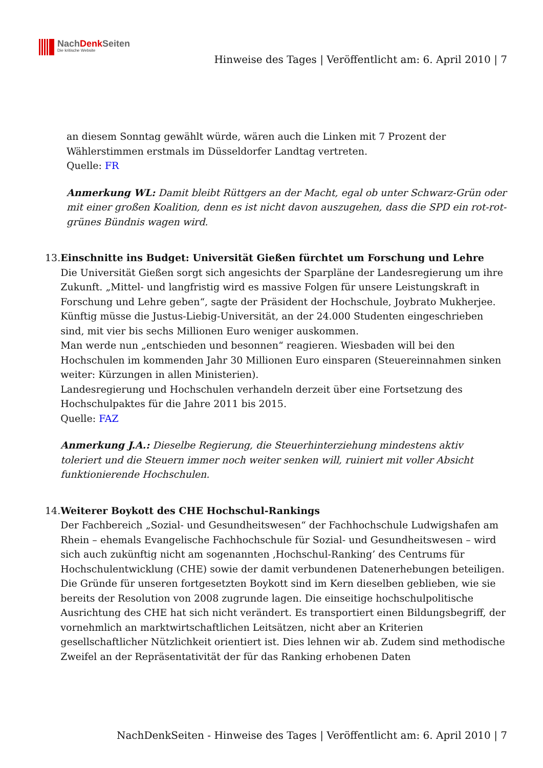NachDenk Seiten
Die kritische Website
Hinweise des Tages | Veröffentlicht am: 6. April 2010 | 7
an diesem Sonntag gewählt würde, wären auch die Linken mit 7 Prozent der Wählerstimmen erstmals im Düsseldorfer Landtag vertreten.
Quelle: FR
Anmerkung WL: Damit bleibt Rüttgers an der Macht, egal ob unter Schwarz-Grün oder mit einer großen Koalition, denn es ist nicht davon auszugehen, dass die SPD ein rot-rot-grünes Bündnis wagen wird.
13. Einschnitte ins Budget: Universität Gießen fürchtet um Forschung und Lehre
Die Universität Gießen sorgt sich angesichts der Sparpläne der Landesregierung um ihre Zukunft. „Mittel- und langfristig wird es massive Folgen für unsere Leistungskraft in Forschung und Lehre geben“, sagte der Präsident der Hochschule, Joybrato Mukherjee. Künftig müsse die Justus-Liebig-Universität, an der 24.000 Studenten eingeschrieben sind, mit vier bis sechs Millionen Euro weniger auskommen.
Man werde nun „entschieden und besonnen“ reagieren. Wiesbaden will bei den Hochschulen im kommenden Jahr 30 Millionen Euro einsparen (Steuereinnahmen sinken weiter: Kürzungen in allen Ministerien).
Landesregierung und Hochschulen verhandeln derzeit über eine Fortsetzung des Hochschulpaktes für die Jahre 2011 bis 2015.
Quelle: FAZ
Anmerkung J.A.: Dieselbe Regierung, die Steuerhinterziehung mindestens aktiv toleriert und die Steuern immer noch weiter senken will, ruiniert mit voller Absicht funktionierende Hochschulen.
14. Weiterer Boykott des CHE Hochschul-Rankings
Der Fachbereich „Sozial- und Gesundheitswesen“ der Fachhochschule Ludwigshafen am Rhein – ehemals Evangelische Fachhochschule für Sozial- und Gesundheitswesen – wird sich auch zukünftig nicht am sogenannten ‚Hochschul-Ranking’ des Centrums für Hochschulentwicklung (CHE) sowie der damit verbundenen Datenerhebungen beteiligen.
Die Gründe für unseren fortgesetzten Boykott sind im Kern dieselben geblieben, wie sie bereits der Resolution von 2008 zugrunde lagen. Die einseitige hochschulpolitische Ausrichtung des CHE hat sich nicht verändert. Es transportiert einen Bildungsbegriff, der vornehmlich an marktwirtschaftlichen Leitsätzen, nicht aber an Kriterien gesellschaftlicher Nützlichkeit orientiert ist. Dies lehnen wir ab. Zudem sind methodische Zweifel an der Repräsentativität der für das Ranking erhobenen Daten
NachDenkSeiten - Hinweise des Tages | Veröffentlicht am: 6. April 2010 | 7